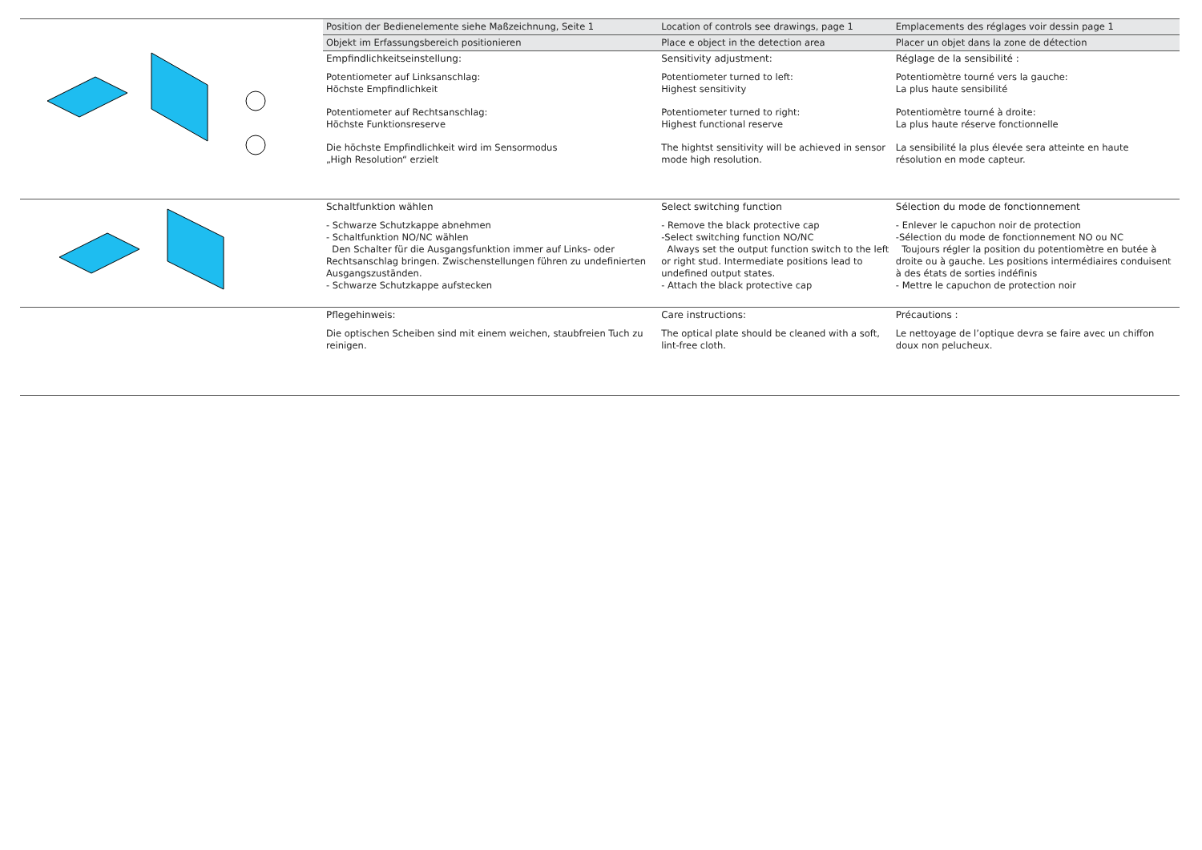| | Position der Bedienelemente siehe Maßzeichnung, Seite 1 | Location of controls see drawings, page 1 | Emplacements des réglages voir dessin page 1 |
| | Objekt im Erfassungsbereich positionieren | Place e object in the detection area | Placer un objet dans la zone de détection |
| | Empfindlichkeitseinstellung: Potentiometer auf Linksanschlag: Höchste Empfindlichkeit Potentiometer auf Rechtsanschlag: Höchste Funktionsreserve Die höchste Empfindlichkeit wird im Sensormodus „High Resolution“ erzielt | Sensitivity adjustment: Potentiometer turned to left: Highest sensitivity Potentiometer turned to right: Highest functional reserve The hightst sensitivity will be achieved in sensor mode high resolution. | Réglage de la sensibilité : Potentiomètre tourné vers la gauche: La plus haute sensibilité Potentiomètre tourné à droite: La plus haute réserve fonctionnelle La sensibilité la plus élevée sera atteinte en haute résolution en mode capteur. |
| | Schaltfunktion wählen - Schwarze Schutzkappe abnehmen - Schaltfunktion NO/NC wählen Den Schalter für die Ausgangsfunktion immer auf Links- oder Rechtsanschlag bringen. Zwischenstellungen führen zu undefinierten Ausgangszuständen. - Schwarze Schutzkappe aufstecken | Select switching function - Remove the black protective cap -Select switching function NO/NC Always set the output function switch to the left or right stud. Intermediate positions lead to undefined output states. - Attach the black protective cap | Sélection du mode de fonctionnement - Enlever le capuchon noir de protection -Sélection du mode de fonctionnement NO ou NC Toujours régler la position du potentiomètre en butée à droite ou à gauche. Les positions intermédiaires conduisent à des états de sorties indéfinis - Mettre le capuchon de protection noir |
| | Pflegehinweis: Die optischen Scheiben sind mit einem weichen, staubfreien Tuch zu reinigen. | Care instructions: The optical plate should be cleaned with a soft, lint-free cloth. | Précautions : Le nettoyage de l’optique devra se faire avec un chiffon doux non pelucheux. |